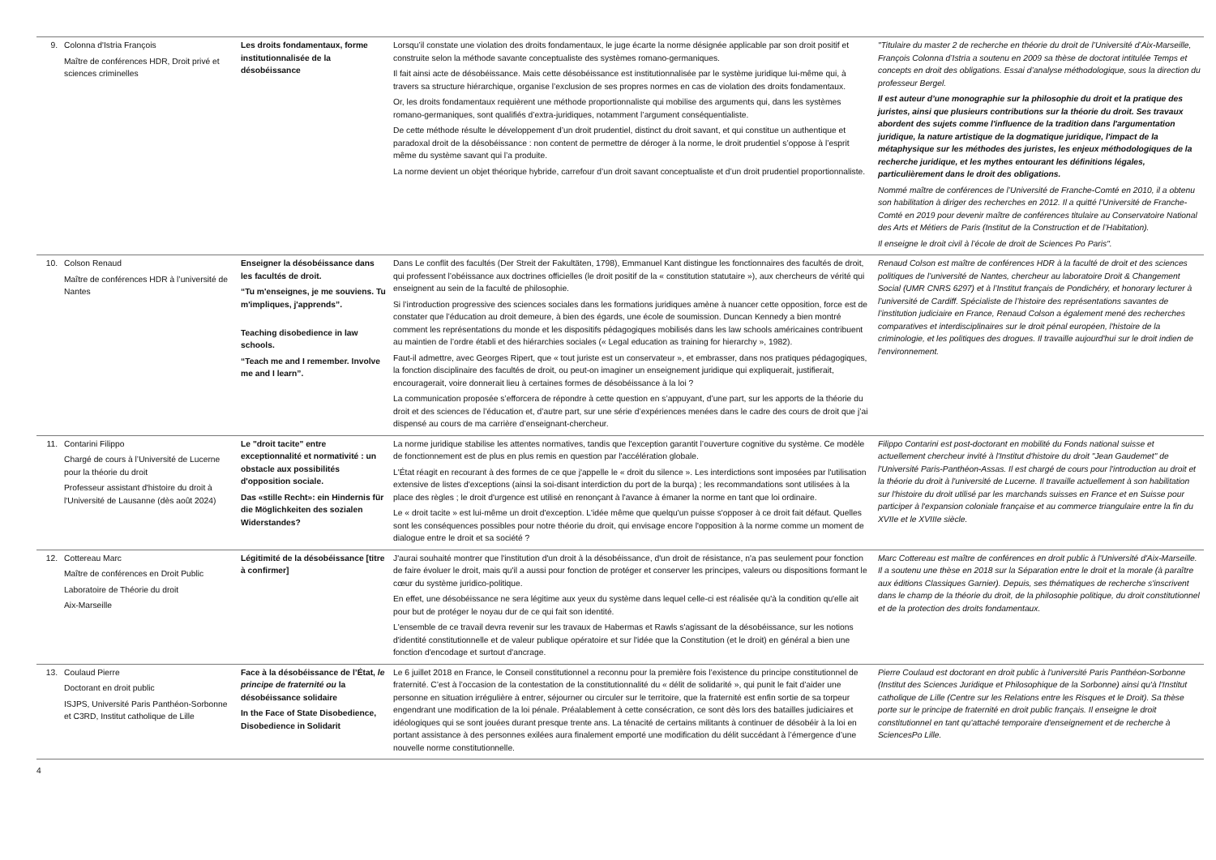| 9. | Colonna d'Istria François Maître de conférences HDR, Droit privé et sciences criminelles | Les droits fondamentaux, forme institutionnalisée de la désobéissance | Lorsqu’il constate une violation des droits fondamentaux, le juge écarte la norme désignée applicable par son droit positif et construite selon la méthode savante conceptualiste des systèmes romano-germaniques. Il fait ainsi acte de désobéissance. Mais cette désobéissance est institutionnalisée par le système juridique lui-même qui, à travers sa structure hiérarchique, organise l’exclusion de ses propres normes en cas de violation des droits fondamentaux. Or, les droits fondamentaux requièrent une méthode proportionnaliste qui mobilise des arguments qui, dans les systèmes romano-germaniques, sont qualifiés d’extra-juridiques, notamment l’argument conséquentialiste. De cette méthode résulte le développement d’un droit prudentiel, distinct du droit savant, et qui constitue un authentique et paradoxal droit de la désobéissance : non content de permettre de déroger à la norme, le droit prudentiel s’oppose à l’esprit même du système savant qui l’a produite. La norme devient un objet théorique hybride, carrefour d’un droit savant conceptualiste et d’un droit prudentiel proportionnaliste. | "Titulaire du master 2 de recherche en théorie du droit de l’Université d’Aix-Marseille, François Colonna d’Istria a soutenu en 2009 sa thèse de doctorat intitulée Temps et concepts en droit des obligations. Essai d’analyse méthodologique, sous la direction du professeur Bergel. Il est auteur d’une monographie sur la philosophie du droit et la pratique des juristes, ainsi que plusieurs contributions sur la théorie du droit. Ses travaux abordent des sujets comme l'influence de la tradition dans l'argumentation juridique, la nature artistique de la dogmatique juridique, l'impact de la métaphysique sur les méthodes des juristes, les enjeux méthodologiques de la recherche juridique, et les mythes entourant les définitions légales, particulièrement dans le droit des obligations. Nommé maître de conférences de l’Université de Franche-Comté en 2010, il a obtenu son habilitation à diriger des recherches en 2012. Il a quitté l’Université de Franche-Comté en 2019 pour devenir maître de conférences titulaire au Conservatoire National des Arts et Métiers de Paris (Institut de la Construction et de l’Habitation). Il enseigne le droit civil à l’école de droit de Sciences Po Paris". |
| 10. | Colson Renaud Maître de conférences HDR à l’université de Nantes | Enseigner la désobéissance dans les facultés de droit. “Tu m'enseignes, je me souviens. Tu m'impliques, j'apprends”. Teaching disobedience in law schools. “Teach me and I remember. Involve me and I learn”. | Dans Le conflit des facultés (Der Streit der Fakultäten, 1798), Emmanuel Kant distingue les fonctionnaires des facultés de droit, qui professent l’obéissance aux doctrines officielles (le droit positif de la « constitution statutaire »), aux chercheurs de vérité qui enseignent au sein de la faculté de philosophie. Si l’introduction progressive des sciences sociales dans les formations juridiques amène à nuancer cette opposition, force est de constater que l’éducation au droit demeure, à bien des égards, une école de soumission. Duncan Kennedy a bien montré comment les représentations du monde et les dispositifs pédagogiques mobilisés dans les law schools américaines contribuent au maintien de l’ordre établi et des hiérarchies sociales (« Legal education as training for hierarchy », 1982). Faut-il admettre, avec Georges Ripert, que « tout juriste est un conservateur », et embrasser, dans nos pratiques pédagogiques, la fonction disciplinaire des facultés de droit, ou peut-on imaginer un enseignement juridique qui expliquerait, justifierait, encouragerait, voire donnerait lieu à certaines formes de désobéissance à la loi ? La communication proposée s’efforcera de répondre à cette question en s’appuyant, d’une part, sur les apports de la théorie du droit et des sciences de l’éducation et, d’autre part, sur une série d’expériences menées dans le cadre des cours de droit que j’ai dispensé au cours de ma carrière d’enseignant-chercheur. | Renaud Colson est maître de conférences HDR à la faculté de droit et des sciences politiques de l’université de Nantes, chercheur au laboratoire Droit & Changement Social (UMR CNRS 6297) et à l’Institut français de Pondichéry, et honorary lecturer à l’université de Cardiff. Spécialiste de l’histoire des représentations savantes de l’institution judiciaire en France, Renaud Colson a également mené des recherches comparatives et interdisciplinaires sur le droit pénal européen, l'histoire de la criminologie, et les politiques des drogues. Il travaille aujourd'hui sur le droit indien de l'environnement. |
| 11. | Contarini Filippo Chargé de cours à l’Université de Lucerne pour la théorie du droit Professeur assistant d'histoire du droit à l'Université de Lausanne (dès août 2024) | Le "droit tacite" entre exceptionnalité et normativité : un obstacle aux possibilités d'opposition sociale. Das «stille Recht»: ein Hindernis für die Möglichkeiten des sozialen Widerstandes? | La norme juridique stabilise les attentes normatives, tandis que l'exception garantit l’ouverture cognitive du système. Ce modèle de fonctionnement est de plus en plus remis en question par l'accélération globale. L'État réagit en recourant à des formes de ce que j'appelle le « droit du silence ». Les interdictions sont imposées par l'utilisation extensive de listes d'exceptions (ainsi la soi-disant interdiction du port de la burqa) ; les recommandations sont utilisées à la place des règles ; le droit d'urgence est utilisé en renonçant à l'avance à émaner la norme en tant que loi ordinaire. Le « droit tacite » est lui-même un droit d'exception. L'idée même que quelqu'un puisse s'opposer à ce droit fait défaut. Quelles sont les conséquences possibles pour notre théorie du droit, qui envisage encore l'opposition à la norme comme un moment de dialogue entre le droit et sa société ? | Filippo Contarini est post-doctorant en mobilité du Fonds national suisse et actuellement chercheur invité à l'Institut d'histoire du droit "Jean Gaudemet" de l'Université Paris-Panthéon-Assas. Il est chargé de cours pour l'introduction au droit et la théorie du droit à l'université de Lucerne. Il travaille actuellement à son habilitation sur l'histoire du droit utilisé par les marchands suisses en France et en Suisse pour participer à l'expansion coloniale française et au commerce triangulaire entre la fin du XVIIe et le XVIIIe siècle. |
| 12. | Cottereau Marc Maître de conférences en Droit Public Laboratoire de Théorie du droit Aix-Marseille | Légitimité de la désobéissance [titre à confirmer] | J'aurai souhaité montrer que l'institution d'un droit à la désobéissance, d'un droit de résistance, n'a pas seulement pour fonction de faire évoluer le droit, mais qu'il a aussi pour fonction de protéger et conserver les principes, valeurs ou dispositions formant le cœur du système juridico-politique. En effet, une désobéissance ne sera légitime aux yeux du système dans lequel celle-ci est réalisée qu'à la condition qu'elle ait pour but de protéger le noyau dur de ce qui fait son identité. L'ensemble de ce travail devra revenir sur les travaux de Habermas et Rawls s'agissant de la désobéissance, sur les notions d'identité constitutionnelle et de valeur publique opératoire et sur l'idée que la Constitution (et le droit) en général a bien une fonction d'encodage et surtout d'ancrage. | Marc Cottereau est maître de conférences en droit public à l'Université d'Aix-Marseille. Il a soutenu une thèse en 2018 sur la Séparation entre le droit et la morale (à paraître aux éditions Classiques Garnier). Depuis, ses thématiques de recherche s'inscrivent dans le champ de la théorie du droit, de la philosophie politique, du droit constitutionnel et de la protection des droits fondamentaux. |
| 13. | Coulaud Pierre Doctorant en droit public ISJPS, Université Paris Panthéon-Sorbonne et C3RD, Institut catholique de Lille | Face à la désobéissance de l’État, le principe de fraternité ou la désobéissance solidaire In the Face of State Disobedience, Disobedience in Solidarit | Le 6 juillet 2018 en France, le Conseil constitutionnel a reconnu pour la première fois l’existence du principe constitutionnel de fraternité. C’est à l’occasion de la contestation de la constitutionnalité du « délit de solidarité », qui punit le fait d’aider une personne en situation irrégulière à entrer, séjourner ou circuler sur le territoire, que la fraternité est enfin sortie de sa torpeur engendrant une modification de la loi pénale. Préalablement à cette consécration, ce sont dès lors des batailles judiciaires et idéologiques qui se sont jouées durant presque trente ans. La ténacité de certains militants à continuer de désobéir à la loi en portant assistance à des personnes exilées aura finalement emporté une modification du délit succédant à l’émergence d’une nouvelle norme constitutionnelle. | Pierre Coulaud est doctorant en droit public à l'université Paris Panthéon-Sorbonne (Institut des Sciences Juridique et Philosophique de la Sorbonne) ainsi qu'à l'Institut catholique de Lille (Centre sur les Relations entre les Risques et le Droit). Sa thèse porte sur le principe de fraternité en droit public français. Il enseigne le droit constitutionnel en tant qu'attaché temporaire d'enseignement et de recherche à SciencesPo Lille. |
4